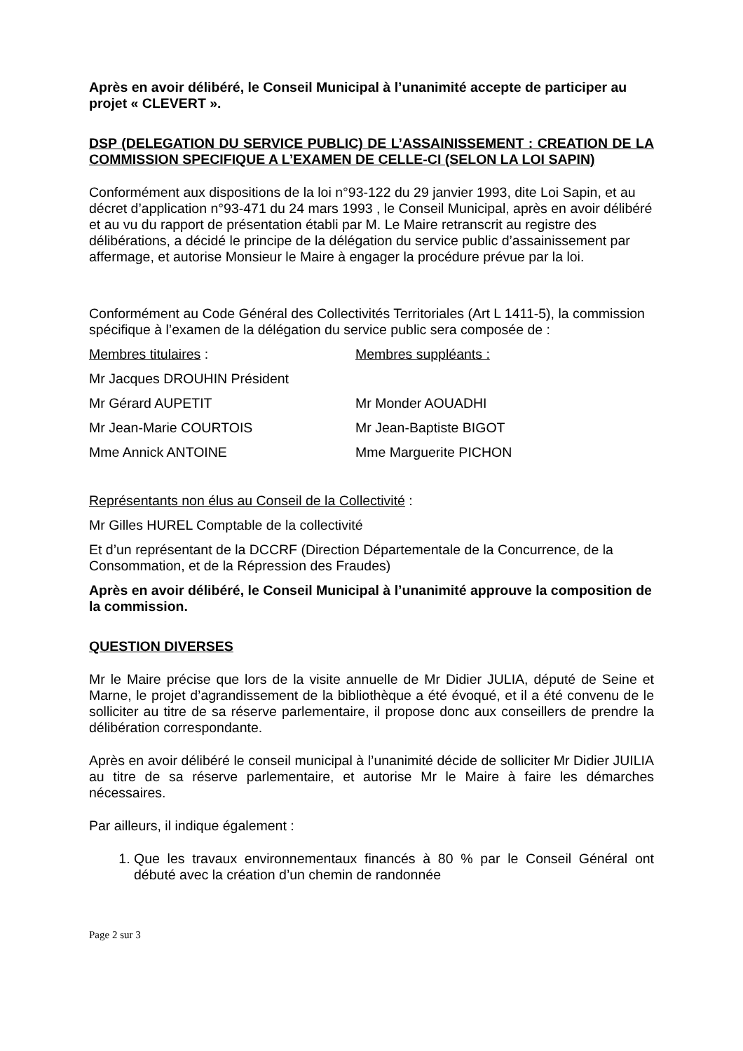Après en avoir délibéré, le Conseil Municipal à l’unanimité accepte de participer au projet « CLEVERT ».
DSP (DELEGATION DU SERVICE PUBLIC) DE L’ASSAINISSEMENT : CREATION DE LA COMMISSION SPECIFIQUE A L’EXAMEN DE CELLE-CI (SELON LA LOI SAPIN)
Conformément aux dispositions de la loi n°93-122 du 29 janvier 1993, dite Loi Sapin, et au décret d’application n°93-471 du 24 mars 1993 , le Conseil Municipal, après en avoir délibéré et au vu du rapport de présentation établi par M. Le Maire retranscrit au registre des délibérations, a décidé le principe de la délégation du service public d’assainissement par affermage, et autorise Monsieur le Maire à engager la procédure prévue par la loi.
Conformément au Code Général des Collectivités Territoriales (Art L 1411-5), la commission spécifique à l’examen de la délégation du service public sera composée de :
Membres titulaires : Membres suppléants :
Mr Jacques DROUHIN Président
Mr Gérard AUPETIT Mr Monder AOUADHI
Mr Jean-Marie COURTOIS Mr Jean-Baptiste BIGOT
Mme Annick ANTOINE Mme Marguerite PICHON
Représentants non élus au Conseil de la Collectivité :
Mr Gilles HUREL Comptable de la collectivité
Et d’un représentant de la DCCRF (Direction Départementale de la Concurrence, de la Consommation, et de la Répression des Fraudes)
Après en avoir délibéré, le Conseil Municipal à l’unanimité approuve la composition de la commission.
QUESTION DIVERSES
Mr le Maire précise que lors de la visite annuelle de Mr Didier JULIA, député de Seine et Marne, le projet d’agrandissement de la bibliothèque a été évoqué, et il a été convenu de le solliciter au titre de sa réserve parlementaire, il propose donc aux conseillers de prendre la délibération correspondante.
Après en avoir délibéré le conseil municipal à l’unanimité décide de solliciter Mr Didier JUILIA au titre de sa réserve parlementaire, et autorise Mr le Maire à faire les démarches nécessaires.
Par ailleurs, il indique également :
1. Que les travaux environnementaux financés à 80 % par le Conseil Général ont débuté avec la création d’un chemin de randonnée
Page 2 sur 3